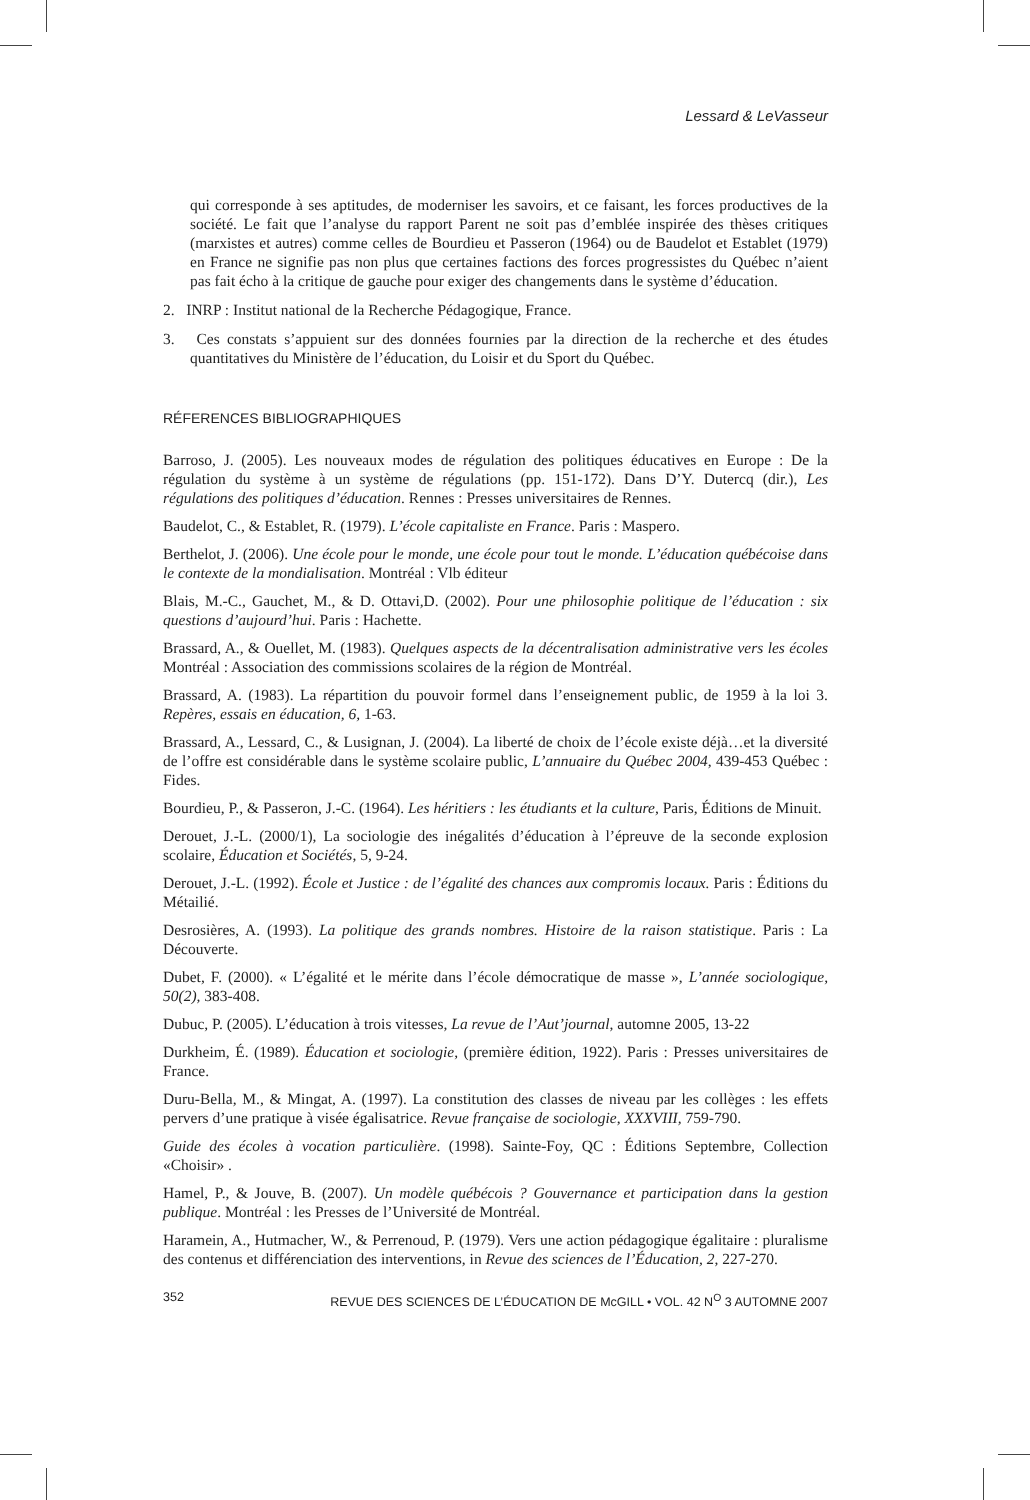Lessard & LeVasseur
qui corresponde à ses aptitudes, de moderniser les savoirs, et ce faisant, les forces productives de la société. Le fait que l’analyse du rapport Parent ne soit pas d’emblée inspirée des thèses critiques (marxistes et autres) comme celles de Bourdieu et Passeron (1964) ou de Baudelot et Establet (1979) en France ne signifie pas non plus que certaines factions des forces progressistes du Québec n’aient pas fait écho à la critique de gauche pour exiger des changements dans le système d’éducation.
2. INRP : Institut national de la Recherche Pédagogique, France.
3. Ces constats s’appuient sur des données fournies par la direction de la recherche et des études quantitatives du Ministère de l’éducation, du Loisir et du Sport du Québec.
RÉFERENCES BIBLIOGRAPHIQUES
Barroso, J. (2005). Les nouveaux modes de régulation des politiques éducatives en Europe : De la régulation du système à un système de régulations (pp. 151-172). Dans D’Y. Dutercq (dir.), Les régulations des politiques d’éducation. Rennes : Presses universitaires de Rennes.
Baudelot, C., & Establet, R. (1979). L’école capitaliste en France. Paris : Maspero.
Berthelot, J. (2006). Une école pour le monde, une école pour tout le monde. L’éducation québécoise dans le contexte de la mondialisation. Montréal : Vlb éditeur
Blais, M.-C., Gauchet, M., & D. Ottavi,D. (2002). Pour une philosophie politique de l’éducation : six questions d’aujourd’hui. Paris : Hachette.
Brassard, A., & Ouellet, M. (1983). Quelques aspects de la décentralisation administrative vers les écoles Montréal : Association des commissions scolaires de la région de Montréal.
Brassard, A. (1983). La répartition du pouvoir formel dans l’enseignement public, de 1959 à la loi 3. Repères, essais en éducation, 6, 1-63.
Brassard, A., Lessard, C., & Lusignan, J. (2004). La liberté de choix de l’école existe déjà…et la diversité de l’offre est considérable dans le système scolaire public, L’annuaire du Québec 2004, 439-453 Québec : Fides.
Bourdieu, P., & Passeron, J.-C. (1964). Les héritiers : les étudiants et la culture, Paris, Éditions de Minuit.
Derouet, J.-L. (2000/1), La sociologie des inégalités d’éducation à l’épreuve de la seconde explosion scolaire, Éducation et Sociétés, 5, 9-24.
Derouet, J.-L. (1992). École et Justice : de l’égalité des chances aux compromis locaux. Paris : Éditions du Métailié.
Desrosières, A. (1993). La politique des grands nombres. Histoire de la raison statistique. Paris : La Découverte.
Dubet, F. (2000). « L’égalité et le mérite dans l’école démocratique de masse », L’année sociologique, 50(2), 383-408.
Dubuc, P. (2005). L’éducation à trois vitesses, La revue de l’Aut’journal, automne 2005, 13-22
Durkheim, É. (1989). Éducation et sociologie, (première édition, 1922). Paris : Presses universitaires de France.
Duru-Bella, M., & Mingat, A. (1997). La constitution des classes de niveau par les collèges : les effets pervers d’une pratique à visée égalisatrice. Revue française de sociologie, XXXVIII, 759-790.
Guide des écoles à vocation particulière. (1998). Sainte-Foy, QC : Éditions Septembre, Collection «Choisir» .
Hamel, P., & Jouve, B. (2007). Un modèle québécois ? Gouvernance et participation dans la gestion publique. Montréal : les Presses de l’Université de Montréal.
Haramein, A., Hutmacher, W., & Perrenoud, P. (1979). Vers une action pédagogique égalitaire : pluralisme des contenus et différenciation des interventions, in Revue des sciences de l’Éducation, 2, 227-270.
352 REVUE DES SCIENCES DE L’ÉDUCATION DE McGILL • VOL. 42 N<sup>O</sup> 3 AUTOMNE 2007